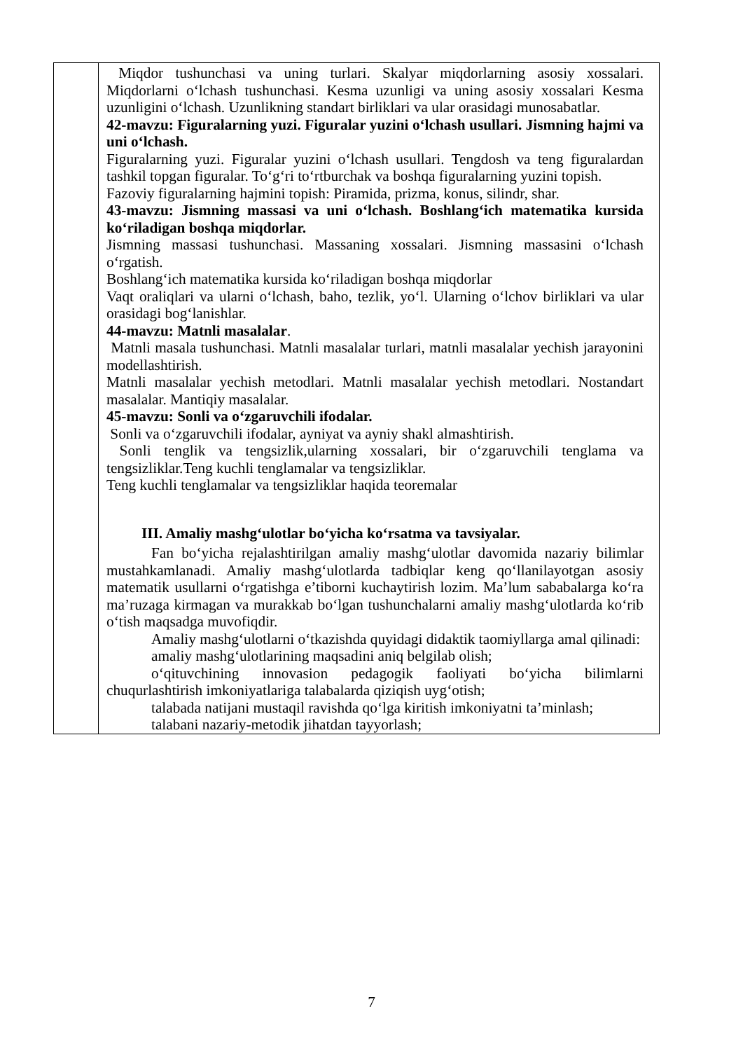| | Miqdor tushunchasi va uning turlari. Skalyar miqdorlarning asosiy xossalari. Miqdorlarni o‘lchash tushunchasi. Kesma uzunligi va uning asosiy xossalari Kesma uzunligini o‘lchash. Uzunlikning standart birliklari va ular orasidagi munosabatlar. 42-mavzu: Figuralarning yuzi. Figuralar yuzini o‘lchash usullari. Jismning hajmi va uni o‘lchash. Figuralarning yuzi. Figuralar yuzini o‘lchash usullari. Tengdosh va teng figuralardan tashkil topgan figuralar. To‘g‘ri to‘rtburchak va boshqa figuralarning yuzini topish. Fazoviy figuralarning hajmini topish: Piramida, prizma, konus, silindr, shar. 43-mavzu: Jismning massasi va uni o‘lchash. Boshlang‘ich matematika kursida ko‘riladigan boshqa miqdorlar. Jismning massasi tushunchasi. Massaning xossalari. Jismning massasini o‘lchash o‘rgatish. Boshlang‘ich matematika kursida ko‘riladigan boshqa miqdorlar Vaqt oraliqlari va ularni o‘lchash, baho, tezlik, yo‘l. Ularning o‘lchov birliklari va ular orasidagi bog‘lanishlar. 44-mavzu: Matnli masalalar . Matnli masala tushunchasi. Matnli masalalar turlari, matnli masalalar yechish jarayonini modellashtirish. Matnli masalalar yechish metodlari. Matnli masalalar yechish metodlari. Nostandart masalalar. Mantiqiy masalalar. 45-mavzu: Sonli va o‘zgaruvchili ifodalar. Sonli va o‘zgaruvchili ifodalar, ayniyat va ayniy shakl almashtirish. Sonli tenglik va tengsizlik,ularning xossalari, bir o‘zgaruvchili tenglama va tengsizliklar.Teng kuchli tenglamalar va tengsizliklar. Teng kuchli tenglamalar va tengsizliklar haqida teoremalar III. Amaliy mashg‘ulotlar bo‘yicha ko‘rsatma va tavsiyalar. Fan bo‘yicha rejalashtirilgan amaliy mashg‘ulotlar davomida nazariy bilimlar mustahkamlanadi. Amaliy mashg‘ulotlarda tadbiqlar keng qo‘llanilayotgan asosiy matematik usullarni o‘rgatishga e’tiborni kuchaytirish lozim. Ma’lum sababalarga ko‘ra ma’ruzaga kirmagan va murakkab bo‘lgan tushunchalarni amaliy mashg‘ulotlarda ko‘rib o‘tish maqsadga muvofiqdir. Amaliy mashg‘ulotlarni o‘tkazishda quyidagi didaktik taomiyllarga amal qilinadi: amaliy mashg‘ulotlarining maqsadini aniq belgilab olish; o‘qituvchining innovasion pedagogik faoliyati bo‘yicha bilimlarni chuqurlashtirish imkoniyatlariga talabalarda qiziqish uyg‘otish; talabada natijani mustaqil ravishda qo‘lga kiritish imkoniyatni ta’minlash; talabani nazariy-metodik jihatdan tayyorlash; |
7